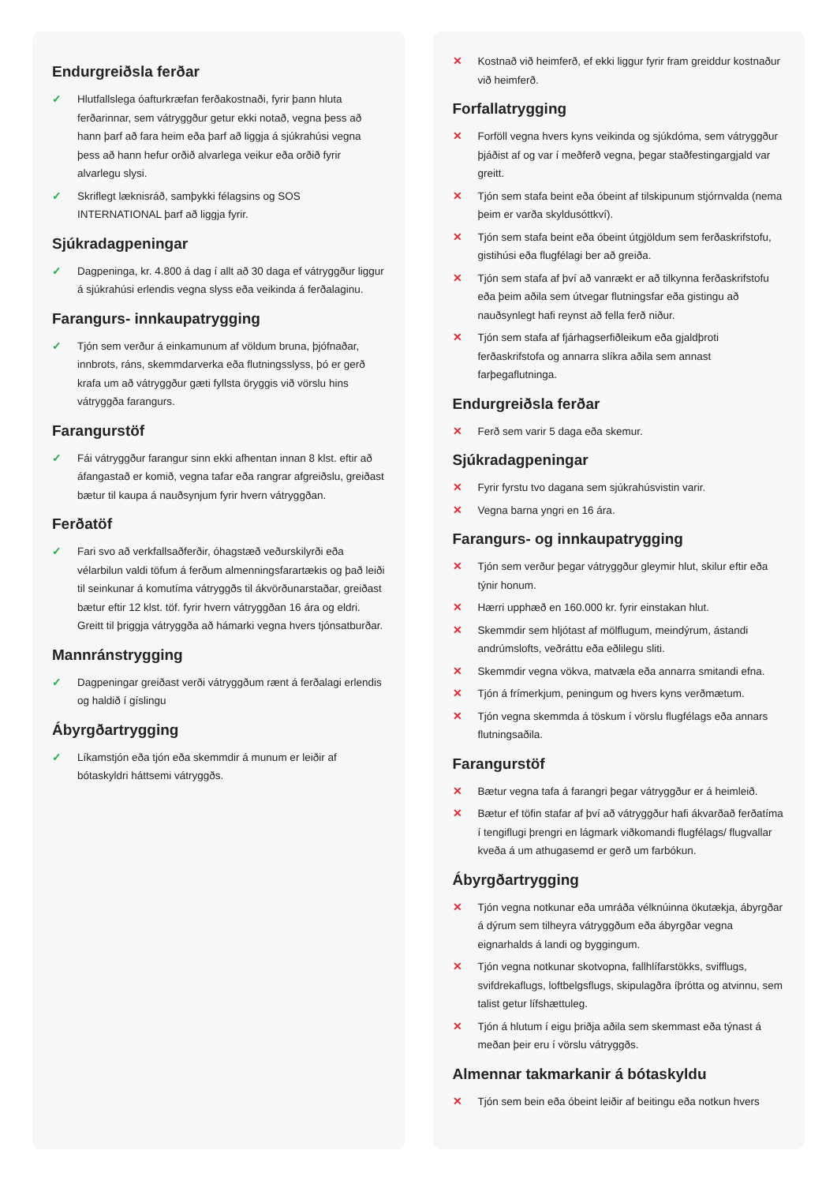Endurgreiðsla ferðar
✓ Hlutfallslega óafturkræfan ferðakostnaði, fyrir þann hluta ferðarinnar, sem vátryggður getur ekki notað, vegna þess að hann þarf að fara heim eða þarf að liggja á sjúkrahúsi vegna þess að hann hefur orðið alvarlega veikur eða orðið fyrir alvarlegu slysi.
✓ Skriflegt læknisráð, samþykki félagsins og SOS INTERNATIONAL þarf að liggja fyrir.
Sjúkradagpeningar
✓ Dagpeninga, kr. 4.800 á dag í allt að 30 daga ef vátryggður liggur á sjúkrahúsi erlendis vegna slyss eða veikinda á ferðalaginu.
Farangurs- innkaupatrygging
✓ Tjón sem verður á einkamunum af völdum bruna, þjófnaðar, innbrots, ráns, skemmdarverka eða flutningsslyss, þó er gerð krafa um að vátryggður gæti fyllsta öryggis við vörslu hins vátryggða farangurs.
Farangurstöf
✓ Fái vátryggður farangur sinn ekki afhentan innan 8 klst. eftir að áfangastað er komið, vegna tafar eða rangrar afgreiðslu, greiðast bætur til kaupa á nauðsynjum fyrir hvern vátryggðan.
Ferðatöf
✓ Fari svo að verkfallsaðferðir, óhagstæð veðurskilyrði eða vélarbilun valdi töfum á ferðum almenningsfarartækis og það leiði til seinkunar á komutíma vátryggðs til ákvörðunarstaðar, greiðast bætur eftir 12 klst. töf. fyrir hvern vátryggðan 16 ára og eldri. Greitt til þriggja vátryggða að hámarki vegna hvers tjónsatburðar.
Mannránstrygging
✓ Dagpeningar greiðast verði vátryggðum rænt á ferðalagi erlendis og haldið í gíslingu
Ábyrgðartrygging
✓ Líkamstjón eða tjón eða skemmdir á munum er leiðir af bótaskyldri háttsemi vátryggðs.
✕ Kostnað við heimferð, ef ekki liggur fyrir fram greiddur kostnaður við heimferð.
Forfallatrygging
✕ Forföll vegna hvers kyns veikinda og sjúkdóma, sem vátryggður þjáðist af og var í meðferð vegna, þegar staðfestingargjald var greitt.
✕ Tjón sem stafa beint eða óbeint af tilskipunum stjórnvalda (nema þeim er varða skyldusóttkví).
✕ Tjón sem stafa beint eða óbeint útgjöldum sem ferðaskrifstofu, gistihúsi eða flugfélagi ber að greiða.
✕ Tjón sem stafa af því að vanrækt er að tilkynna ferðaskrifstofu eða þeim aðila sem útvegar flutningsfar eða gistingu að nauðsynlegt hafi reynst að fella ferð niður.
✕ Tjón sem stafa af fjárhagserfiðleikum eða gjaldþroti ferðaskrifstofa og annarra slíkra aðila sem annast farþegaflutninga.
Endurgreiðsla ferðar
✕ Ferð sem varir 5 daga eða skemur.
Sjúkradagpeningar
✕ Fyrir fyrstu tvo dagana sem sjúkrahúsvistin varir.
✕ Vegna barna yngri en 16 ára.
Farangurs- og innkaupatrygging
✕ Tjón sem verður þegar vátryggður gleymir hlut, skilur eftir eða týnir honum.
✕ Hærri upphæð en 160.000 kr. fyrir einstakan hlut.
✕ Skemmdir sem hljótast af mölflugum, meindýrum, ástandi andrúmslofts, veðráttu eða eðlilegu sliti.
✕ Skemmdir vegna vökva, matvæla eða annarra smitandi efna.
✕ Tjón á frímerkjum, peningum og hvers kyns verðmætum.
✕ Tjón vegna skemmda á töskum í vörslu flugfélags eða annars flutningsaðila.
Farangurstöf
✕ Bætur vegna tafa á farangri þegar vátryggður er á heimleið.
✕ Bætur ef töfin stafar af því að vátryggður hafi ákvarðað ferðatíma í tengiflugi þrengri en lágmark viðkomandi flugfélags/ flugvallar kveða á um athugasemd er gerð um farbókun.
Ábyrgðartrygging
✕ Tjón vegna notkunar eða umráða vélknúinna ökutækja, ábyrgðar á dýrum sem tilheyra vátryggðum eða ábyrgðar vegna eignarhalds á landi og byggingum.
✕ Tjón vegna notkunar skotvopna, fallhlífarstökks, svifflugs, svifdrekaflugs, loftbelgsflugs, skipulagðra íþrótta og atvinnu, sem talist getur lífshættuleg.
✕ Tjón á hlutum í eigu þriðja aðila sem skemmast eða týnast á meðan þeir eru í vörslu vátryggðs.
Almennar takmarkanir á bótaskyldu
✕ Tjón sem bein eða óbeint leiðir af beitingu eða notkun hvers